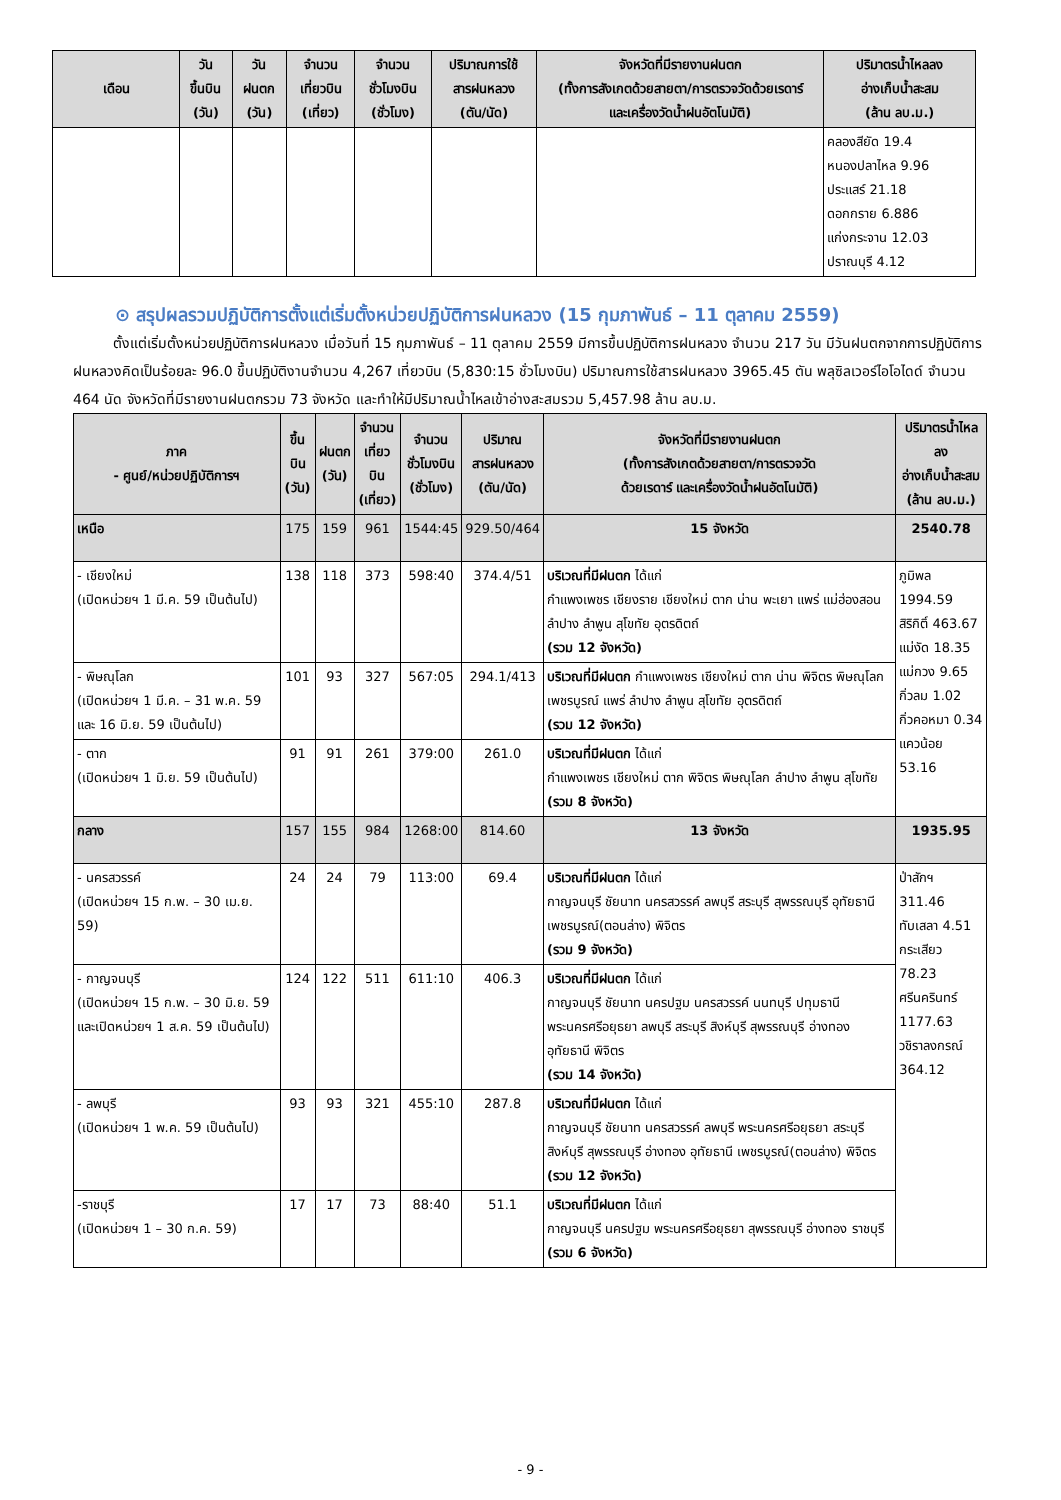| เดือน | วัน ขึ้นบิน (วัน) | วัน ฝนตก (วัน) | จำนวน เที่ยวบิน (เที่ยว) | จำนวน ชั่วโมงบิน (ชั่วโมง) | ปริมาณการใช้ สารฝนหลวง (ตัน/นัด) | จังหวัดที่มีรายงานฝนตก (ทั้งการสังเกตด้วยสายตา/การตรวจวัดด้วยเรดาร์ และเครื่องวัดน้ำฝนอัตโนมัติ) | ปริมาตรน้ำไหลลง อ่างเก็บน้ำสะสม (ล้าน ลบ.ม.) |
| --- | --- | --- | --- | --- | --- | --- | --- |
| | | | | | | | คลองสียัด 19.4 หนองปลาไหล 9.96 ประแสร์ 21.18 ดอกกราย 6.886 แก่งกระจาน 12.03 ปราณบุรี 4.12 |
⊙ สรุปผลรวมปฏิบัติการตั้งแต่เริ่มตั้งหน่วยปฏิบัติการฝนหลวง (15 กุมภาพันธ์ – 11 ตุลาคม 2559)
ตั้งแต่เริ่มตั้งหน่วยปฏิบัติการฝนหลวง เมื่อวันที่ 15 กุมภาพันธ์ – 11 ตุลาคม 2559 มีการขึ้นปฏิบัติการฝนหลวง จำนวน 217 วัน มีวันฝนตกจากการปฏิบัติการฝนหลวงคิดเป็นร้อยละ 96.0 ขึ้นปฏิบัติงานจำนวน 4,267 เที่ยวบิน (5,830:15 ชั่วโมงบิน) ปริมาณการใช้สารฝนหลวง 3965.45 ตัน พลุซิลเวอร์ไอโอไดด์ จำนวน 464 นัด จังหวัดที่มีรายงานฝนตกรวม 73 จังหวัด และทำให้มีปริมาณน้ำไหลเข้าอ่างสะสมรวม 5,457.98 ล้าน ลบ.ม.
| ภาค - ศูนย์/หน่วยปฏิบัติการฯ | ขึ้นบิน (วัน) | ฝนตก (วัน) | จำนวน เที่ยวบิน (เที่ยว) | จำนวน ชั่วโมงบิน (ชั่วโมง) | ปริมาณ สารฝนหลวง (ตัน/นัด) | จังหวัดที่มีรายงานฝนตก (ทั้งการสังเกตด้วยสายตา/การตรวจวัด ด้วยเรดาร์ และเครื่องวัดน้ำฝนอัตโนมัติ) | ปริมาตรน้ำไหลลง อ่างเก็บน้ำสะสม (ล้าน ลบ.ม.) |
| --- | --- | --- | --- | --- | --- | --- | --- |
| เหนือ | 175 | 159 | 961 | 1544:45 | 929.50/464 | 15 จังหวัด | 2540.78 |
| - เชียงใหม่ (เปิดหน่วยฯ 1 มี.ค. 59 เป็นต้นไป) | 138 | 118 | 373 | 598:40 | 374.4/51 | บริเวณที่มีฝนตก ได้แก่ กำแพงเพชร เชียงราย เชียงใหม่ ตาก น่าน พะเยา แพร่ แม่ฮ่องสอน ลำปาง ลำพูน สุโขทัย อุตรดิตถ์ (รวม 12 จังหวัด) | ภูมิพล 1994.59 สิริกิติ์ 463.67 แม่งัด 18.35 แม่กวง 9.65 กิ่วลม 1.02 กิ่วคอหมา 0.34 แควน้อย 53.16 |
| - พิษณุโลก (เปิดหน่วยฯ 1 มี.ค. – 31 พ.ค. 59 และ 16 มิ.ย. 59 เป็นต้นไป) | 101 | 93 | 327 | 567:05 | 294.1/413 | บริเวณที่มีฝนตก กำแพงเพชร เชียงใหม่ ตาก น่าน พิจิตร พิษณุโลก เพชรบูรณ์ แพร่ ลำปาง ลำพูน สุโขทัย อุตรดิตถ์ (รวม 12 จังหวัด) | |
| - ตาก (เปิดหน่วยฯ 1 มิ.ย. 59 เป็นต้นไป) | 91 | 91 | 261 | 379:00 | 261.0 | บริเวณที่มีฝนตก ได้แก่ กำแพงเพชร เชียงใหม่ ตาก พิจิตร พิษณุโลก ลำปาง ลำพูน สุโขทัย (รวม 8 จังหวัด) | |
| กลาง | 157 | 155 | 984 | 1268:00 | 814.60 | 13 จังหวัด | 1935.95 |
| - นครสวรรค์ (เปิดหน่วยฯ 15 ก.พ. – 30 เม.ย. 59) | 24 | 24 | 79 | 113:00 | 69.4 | บริเวณที่มีฝนตก ได้แก่ กาญจนบุรี ชัยนาท นครสวรรค์ ลพบุรี สระบุรี สุพรรณบุรี อุทัยธานี เพชรบูรณ์(ตอนล่าง) พิจิตร (รวม 9 จังหวัด) | ป่าสักฯ 311.46 ทับเสลา 4.51 กระเสียว 78.23 ศรีนครินทร์ 1177.63 วชิราลงกรณ์ 364.12 |
| - กาญจนบุรี (เปิดหน่วยฯ 15 ก.พ. – 30 มิ.ย. 59 และเปิดหน่วยฯ 1 ส.ค. 59 เป็นต้นไป) | 124 | 122 | 511 | 611:10 | 406.3 | บริเวณที่มีฝนตก ได้แก่ กาญจนบุรี ชัยนาท นครปฐม นครสวรรค์ นนทบุรี ปทุมธานี พระนครศรีอยุธยา ลพบุรี สระบุรี สิงห์บุรี สุพรรณบุรี อ่างทอง อุทัยธานี พิจิตร (รวม 14 จังหวัด) | |
| - ลพบุรี (เปิดหน่วยฯ 1 พ.ค. 59 เป็นต้นไป) | 93 | 93 | 321 | 455:10 | 287.8 | บริเวณที่มีฝนตก ได้แก่ กาญจนบุรี ชัยนาท นครสวรรค์ ลพบุรี พระนครศรีอยุธยา สระบุรี สิงห์บุรี สุพรรณบุรี อ่างทอง อุทัยธานี เพชรบูรณ์(ตอนล่าง) พิจิตร (รวม 12 จังหวัด) | |
| -ราชบุรี (เปิดหน่วยฯ 1 – 30 ก.ค. 59) | 17 | 17 | 73 | 88:40 | 51.1 | บริเวณที่มีฝนตก ได้แก่ กาญจนบุรี นครปฐม พระนครศรีอยุธยา สุพรรณบุรี อ่างทอง ราชบุรี (รวม 6 จังหวัด) | |
- 9 -